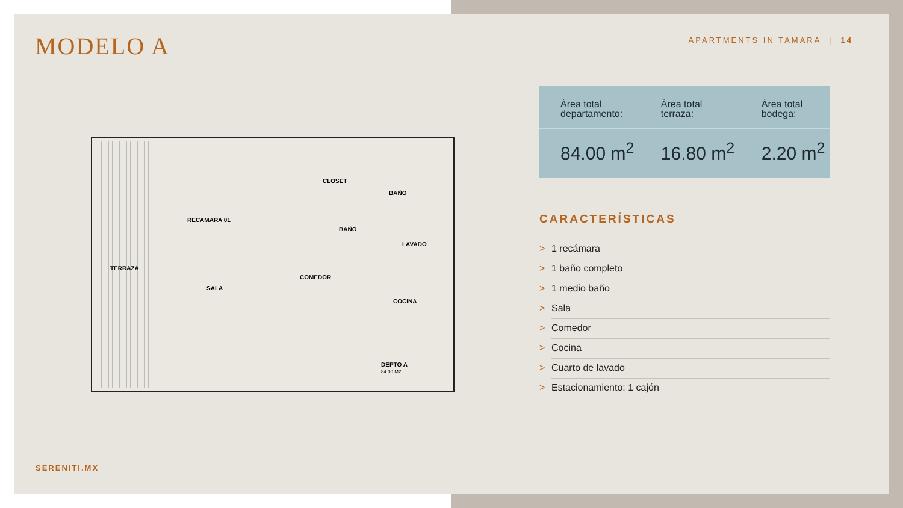MODELO A APARTMENTS IN TAMARA | 14
TERRAZA
RECAMARA 01
CLOSET
BAÑO
BAÑO
LAVADO
COMEDOR
SALA
COCINA
DEPTO A
84.00 M2
| Área total departamento: | Área total terraza: | Área total bodega: |
| --- | --- | --- |
| 84.00 m<sup>2</sup> | 16.80 m<sup>2</sup> | 2.20 m<sup>2</sup> |
CARACTERÍSTICAS
> 1 recámara
> 1 baño completo
> 1 medio baño
> Sala
> Comedor
> Cocina
> Cuarto de lavado
> Estacionamiento: 1 cajón
SERENITI.MX